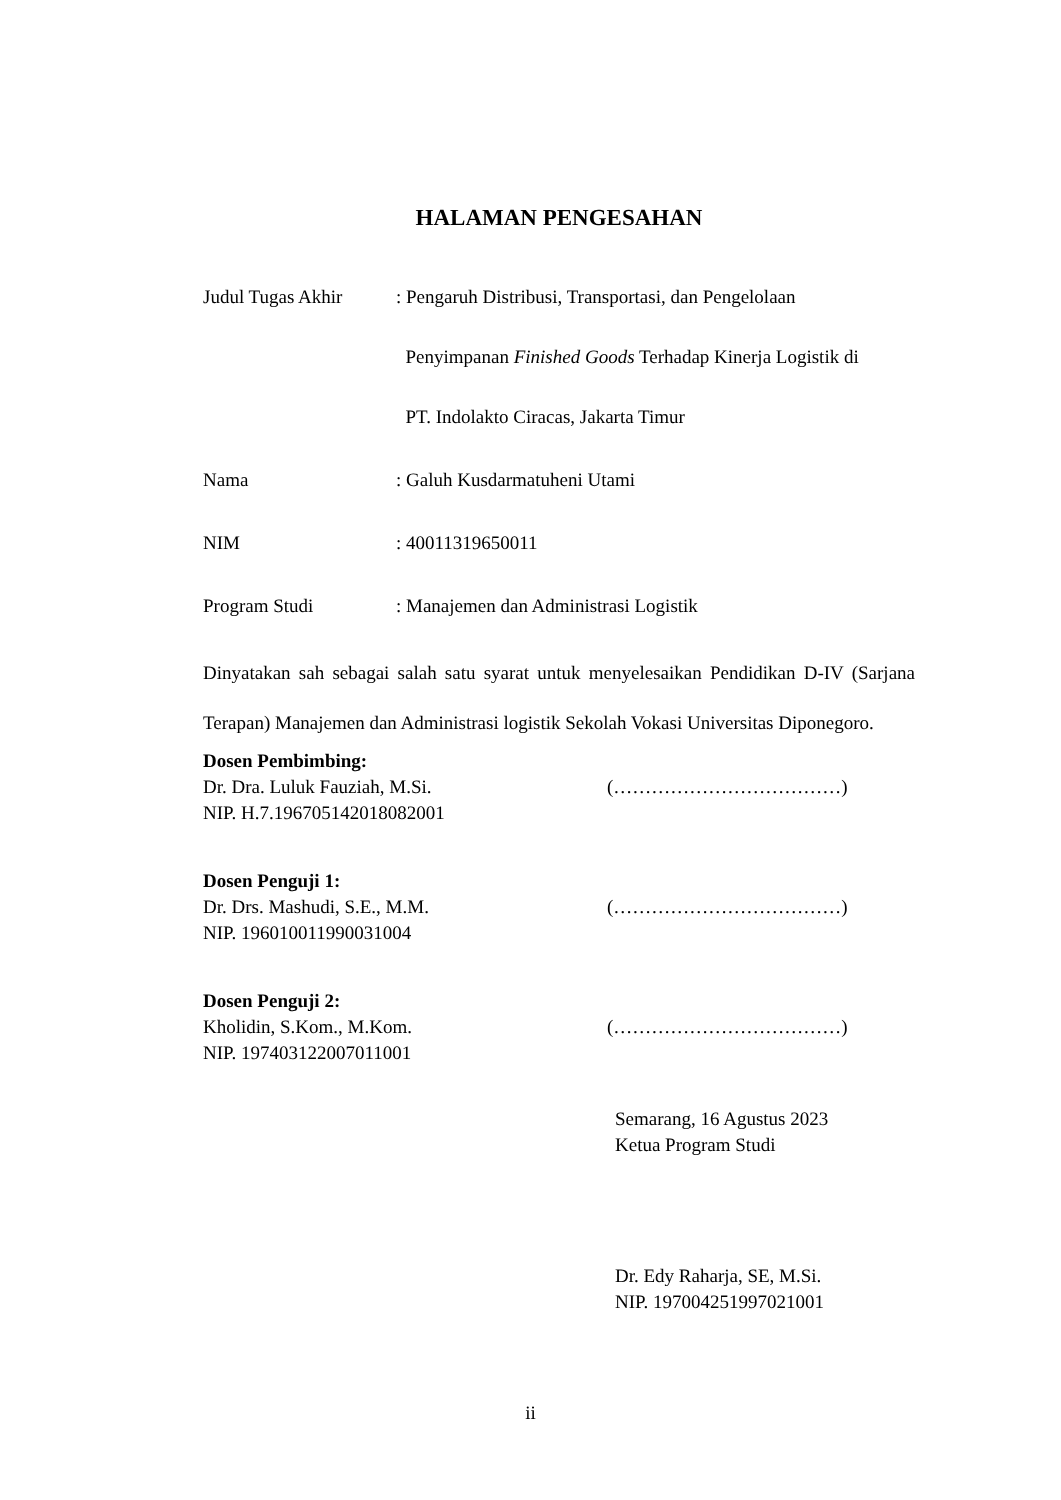HALAMAN PENGESAHAN
Judul Tugas Akhir
: Pengaruh Distribusi, Transportasi, dan Pengelolaan
Penyimpanan Finished Goods Terhadap Kinerja Logistik di
PT. Indolakto Ciracas, Jakarta Timur
Nama : Galuh Kusdarmatuheni Utami
NIM : 40011319650011
Program Studi : Manajemen dan Administrasi Logistik
Dinyatakan sah sebagai salah satu syarat untuk menyelesaikan Pendidikan D-IV (Sarjana Terapan) Manajemen dan Administrasi logistik Sekolah Vokasi Universitas Diponegoro.
Dosen Pembimbing:
Dr. Dra. Luluk Fauziah, M.Si.
NIP. H.7.196705142018082001
(………………………………)
Dosen Penguji 1:
Dr. Drs. Mashudi, S.E., M.M.
NIP. 196010011990031004
(………………………………)
Dosen Penguji 2:
Kholidin, S.Kom., M.Kom.
NIP. 197403122007011001
(………………………………)
Semarang, 16 Agustus 2023
Ketua Program Studi
Dr. Edy Raharja, SE, M.Si.
NIP. 197004251997021001
ii